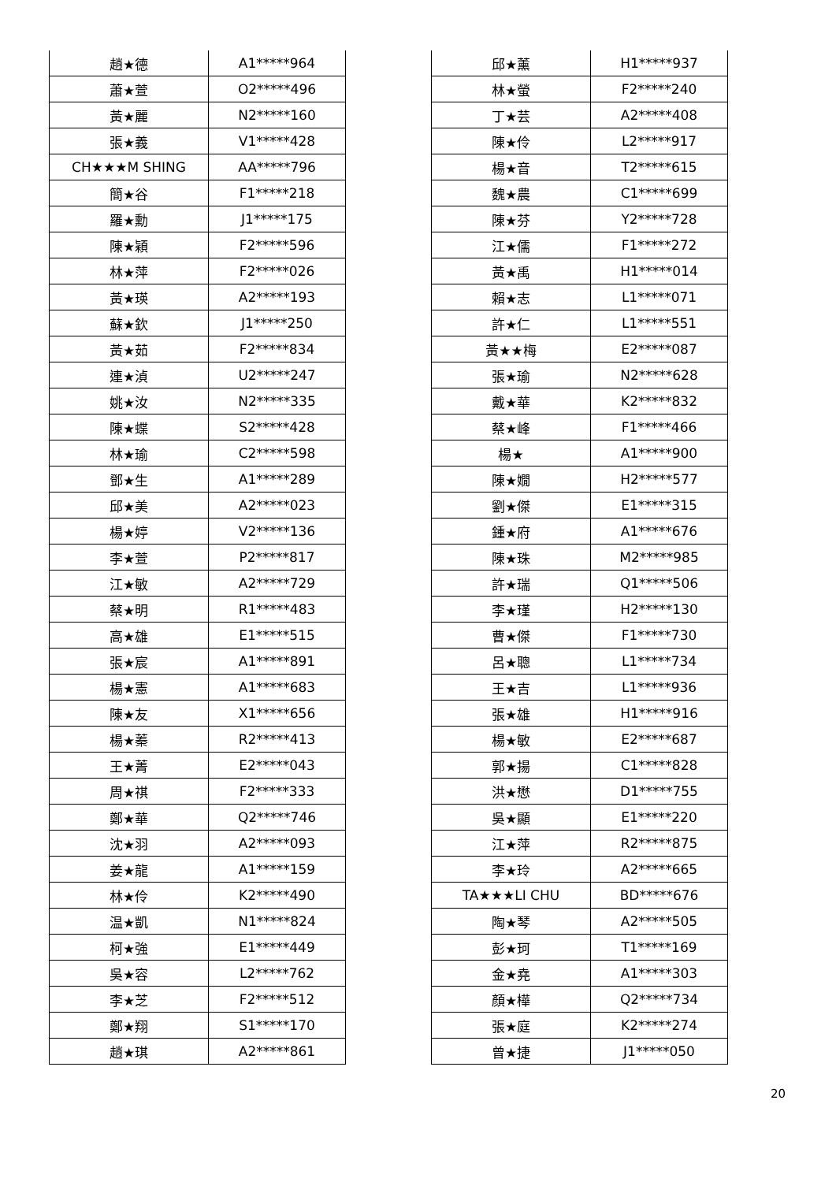| 趙★德 | A1*****964 |
| 蕭★萱 | O2*****496 |
| 黃★麗 | N2*****160 |
| 張★義 | V1*****428 |
| CH★★★M SHING | AA*****796 |
| 簡★谷 | F1*****218 |
| 羅★勳 | J1*****175 |
| 陳★穎 | F2*****596 |
| 林★萍 | F2*****026 |
| 黃★瑛 | A2*****193 |
| 蘇★欽 | J1*****250 |
| 黃★茹 | F2*****834 |
| 連★湞 | U2*****247 |
| 姚★汝 | N2*****335 |
| 陳★蝶 | S2*****428 |
| 林★瑜 | C2*****598 |
| 鄧★生 | A1*****289 |
| 邱★美 | A2*****023 |
| 楊★婷 | V2*****136 |
| 李★萱 | P2*****817 |
| 江★敏 | A2*****729 |
| 蔡★明 | R1*****483 |
| 高★雄 | E1*****515 |
| 張★宸 | A1*****891 |
| 楊★憲 | A1*****683 |
| 陳★友 | X1*****656 |
| 楊★蓁 | R2*****413 |
| 王★菁 | E2*****043 |
| 周★祺 | F2*****333 |
| 鄭★華 | Q2*****746 |
| 沈★羽 | A2*****093 |
| 姜★龍 | A1*****159 |
| 林★伶 | K2*****490 |
| 温★凱 | N1*****824 |
| 柯★強 | E1*****449 |
| 吳★容 | L2*****762 |
| 李★芝 | F2*****512 |
| 鄭★翔 | S1*****170 |
| 趙★琪 | A2*****861 |
| 邱★薰 | H1*****937 |
| 林★螢 | F2*****240 |
| 丁★芸 | A2*****408 |
| 陳★伶 | L2*****917 |
| 楊★音 | T2*****615 |
| 魏★農 | C1*****699 |
| 陳★芬 | Y2*****728 |
| 江★儒 | F1*****272 |
| 黃★禹 | H1*****014 |
| 賴★志 | L1*****071 |
| 許★仁 | L1*****551 |
| 黃★★梅 | E2*****087 |
| 張★瑜 | N2*****628 |
| 戴★華 | K2*****832 |
| 蔡★峰 | F1*****466 |
| 楊★ | A1*****900 |
| 陳★嫺 | H2*****577 |
| 劉★傑 | E1*****315 |
| 鍾★府 | A1*****676 |
| 陳★珠 | M2*****985 |
| 許★瑞 | Q1*****506 |
| 李★瑾 | H2*****130 |
| 曹★傑 | F1*****730 |
| 呂★聰 | L1*****734 |
| 王★吉 | L1*****936 |
| 張★雄 | H1*****916 |
| 楊★敏 | E2*****687 |
| 郭★揚 | C1*****828 |
| 洪★懋 | D1*****755 |
| 吳★顯 | E1*****220 |
| 江★萍 | R2*****875 |
| 李★玲 | A2*****665 |
| TA★★★LI CHU | BD*****676 |
| 陶★琴 | A2*****505 |
| 彭★珂 | T1*****169 |
| 金★堯 | A1*****303 |
| 顏★樺 | Q2*****734 |
| 張★庭 | K2*****274 |
| 曾★捷 | J1*****050 |
20